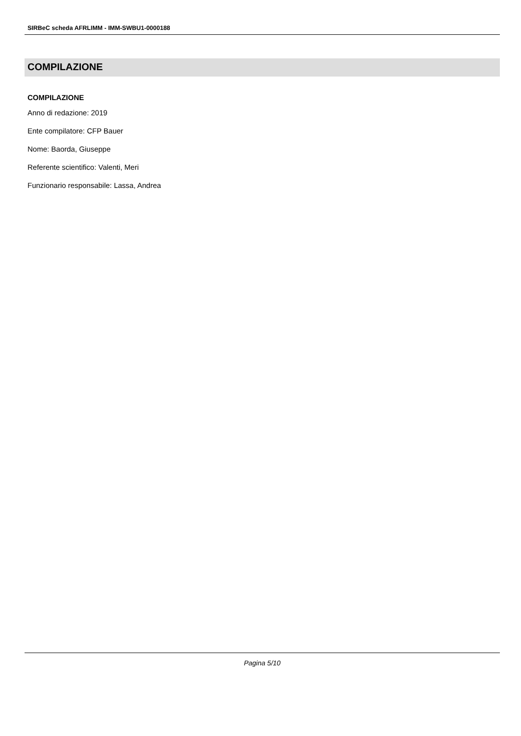SIRBeC scheda AFRLIMM - IMM-SWBU1-0000188
COMPILAZIONE
COMPILAZIONE
Anno di redazione: 2019
Ente compilatore: CFP Bauer
Nome: Baorda, Giuseppe
Referente scientifico: Valenti, Meri
Funzionario responsabile: Lassa, Andrea
Pagina 5/10